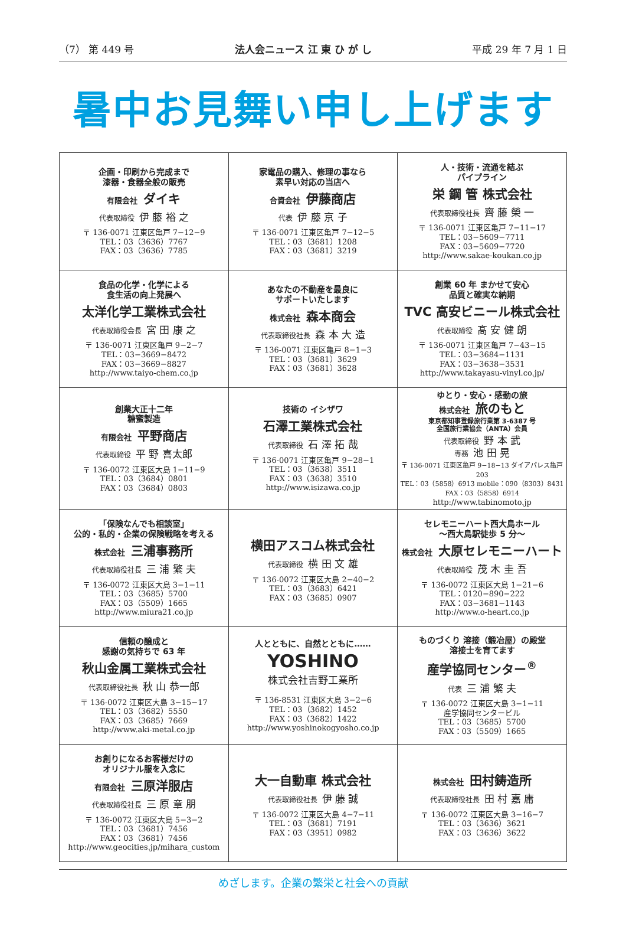（7） 第 449 号 法人会ニュース 江 東 ひ が し 平成 29 年 7 月 1 日
暑中お見舞い申し上げます
| 企画・印刷から完成まで 漆器・食器全般の販売 有限会社 ダイキ 代表取締役 伊 藤 裕 之 〒 136-0071 江東区亀戸 7−12−9 TEL：03（3636）7767 FAX：03（3636）7785 | 家電品の購入、修理の事なら 素早い対応の当店へ 合資会社 伊藤商店 代表 伊 藤 京 子 〒 136-0071 江東区亀戸 7−12−5 TEL：03（3681）1208 FAX：03（3681）3219 | 人・技術・流通を結ぶ パイプライン 栄 鋼 管 株式会社 代表取締役社長 齊 藤 榮 一 〒 136-0071 江東区亀戸 7−11−17 TEL：03−5609−7711 FAX：03−5609−7720 http://www.sakae-koukan.co.jp |
| 食品の化学・化学による 食生活の向上発展へ 太洋化学工業株式会社 代表取締役会長 宮 田 康 之 〒 136-0071 江東区亀戸 9−2−7 TEL：03−3669−8472 FAX：03−3669−8827 http://www.taiyo-chem.co.jp | あなたの不動産を最良に サポートいたします 株式会社 森本商会 代表取締役社長 森 本 大 造 〒 136-0071 江東区亀戸 8−1−3 TEL：03（3681）3629 FAX：03（3681）3628 | 創業 60 年 まかせて安心 品質と確実な納期 TVC 高安ビニール株式会社 代表取締役 髙 安 健 朗 〒 136-0071 江東区亀戸 7−43−15 TEL：03−3684−1131 FAX：03−3638−3531 http://www.takayasu-vinyl.co.jp/ |
| 創業大正十二年 糖蜜製造 有限会社 平野商店 代表取締役 平 野 喜太郎 〒 136-0072 江東区大島 1−11−9 TEL：03（3684）0801 FAX：03（3684）0803 | 技術の イシザワ 石澤工業株式会社 代表取締役 石 澤 拓 哉 〒 136-0071 江東区亀戸 9−28−1 TEL：03（3638）3511 FAX：03（3638）3510 http://www.isizawa.co.jp | ゆとり・安心・感動の旅 株式会社 旅のもと 東京都知事登録旅行業第 3-6387 号 全国旅行業協会（ANTA）会員 代表取締役 野 本 武 専務 池 田 晃 〒 136-0071 江東区亀戸 9−18−13 ダイアパレス亀戸 203 TEL：03（5858）6913 mobile：090（8303）8431 FAX：03（5858）6914 http://www.tabinomoto.jp |
| 「保険なんでも相談室」 公的・私的・企業の保険戦略を考える 株式会社 三浦事務所 代表取締役社長 三 浦 繁 夫 〒 136-0072 江東区大島 3−1−11 TEL：03（3685）5700 FAX：03（5509）1665 http://www.miura21.co.jp | 横田アスコム株式会社 代表取締役 横 田 文 雄 〒 136-0072 江東区大島 2−40−2 TEL：03（3683）6421 FAX：03（3685）0907 | セレモニーハート西大島ホール 〜西大島駅徒歩 5 分〜 株式会社 大原セレモニーハート 代表取締役 茂 木 圭 吾 〒 136-0072 江東区大島 1−21−6 TEL：0120−890−222 FAX：03−3681−1143 http://www.o-heart.co.jp |
| 信頼の醸成と 感謝の気持ちで 63 年 秋山金属工業株式会社 代表取締役社長 秋 山 恭一郎 〒 136-0072 江東区大島 3−15−17 TEL：03（3682）5550 FAX：03（3685）7669 http://www.aki-metal.co.jp | 人とともに、自然とともに…… YOSHINO 株式会社吉野工業所 〒 136-8531 江東区大島 3−2−6 TEL：03（3682）1452 FAX：03（3682）1422 http://www.yoshinokogyosho.co.jp | ものづくり 溶接（鍛冶屋）の殿堂 溶接士を育てます 産学協同センター<sup>®</sup> 代表 三 浦 繁 夫 〒 136-0072 江東区大島 3−1−11 産学協同センタービル TEL：03（3685）5700 FAX：03（5509）1665 |
| お創りになるお客様だけの オリジナル服を入念に 有限会社 三原洋服店 代表取締役社長 三 原 章 朋 〒 136-0072 江東区大島 5−3−2 TEL：03（3681）7456 FAX：03（3681）7456 http://www.geocities.jp/mihara_custom | 大一自動車 株式会社 代表取締役社長 伊 藤 誠 〒 136-0072 江東区大島 4−7−11 TEL：03（3681）7191 FAX：03（3951）0982 | 株式会社 田村鋳造所 代表取締役社長 田 村 嘉 庸 〒 136-0072 江東区大島 3−16−7 TEL：03（3636）3621 FAX：03（3636）3622 |
めざします。企業の繁栄と社会への貢献